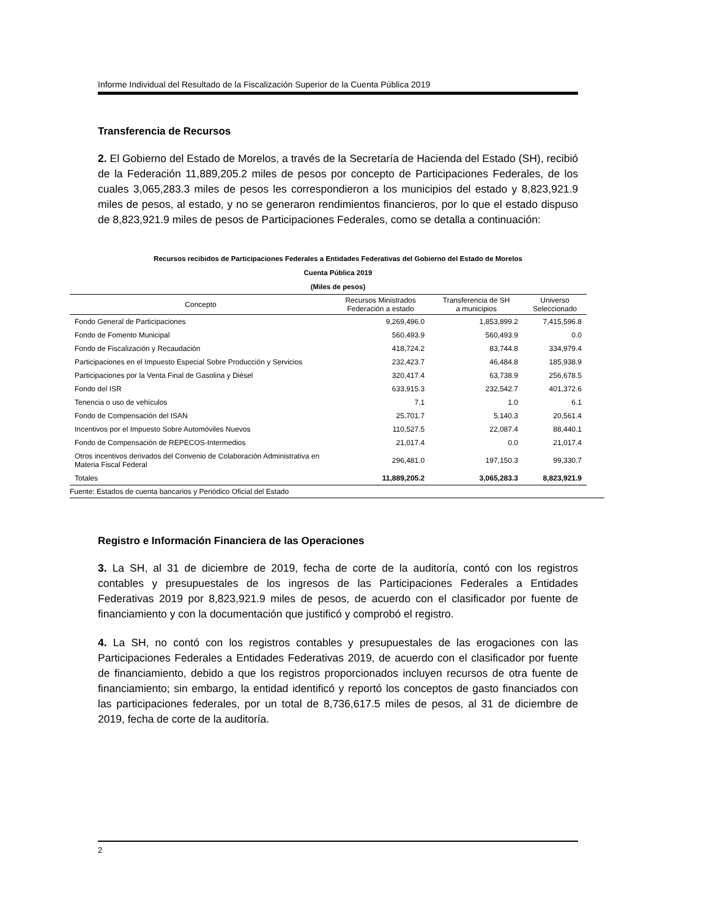Informe Individual del Resultado de la Fiscalización Superior de la Cuenta Pública 2019
Transferencia de Recursos
2. El Gobierno del Estado de Morelos, a través de la Secretaría de Hacienda del Estado (SH), recibió de la Federación 11,889,205.2 miles de pesos por concepto de Participaciones Federales, de los cuales 3,065,283.3 miles de pesos les correspondieron a los municipios del estado y 8,823,921.9 miles de pesos, al estado, y no se generaron rendimientos financieros, por lo que el estado dispuso de 8,823,921.9 miles de pesos de Participaciones Federales, como se detalla a continuación:
Recursos recibidos de Participaciones Federales a Entidades Federativas del Gobierno del Estado de Morelos
Cuenta Pública 2019
(Miles de pesos)
| Concepto | Recursos Ministrados Federación a estado | Transferencia de SH a municipios | Universo Seleccionado |
| --- | --- | --- | --- |
| Fondo General de Participaciones | 9,269,496.0 | 1,853,899.2 | 7,415,596.8 |
| Fondo de Fomento Municipal | 560,493.9 | 560,493.9 | 0.0 |
| Fondo de Fiscalización y Recaudación | 418,724.2 | 83,744.8 | 334,979.4 |
| Participaciones en el Impuesto Especial Sobre Producción y Servicios | 232,423.7 | 46,484.8 | 185,938.9 |
| Participaciones por la Venta Final de Gasolina y Diésel | 320,417.4 | 63,738.9 | 256,678.5 |
| Fondo del ISR | 633,915.3 | 232,542.7 | 401,372.6 |
| Tenencia o uso de vehículos | 7.1 | 1.0 | 6.1 |
| Fondo de Compensación del ISAN | 25,701.7 | 5,140.3 | 20,561.4 |
| Incentivos por el Impuesto Sobre Automóviles Nuevos | 110,527.5 | 22,087.4 | 88,440.1 |
| Fondo de Compensación de REPECOS-Intermedios | 21,017.4 | 0.0 | 21,017.4 |
| Otros incentivos derivados del Convenio de Colaboración Administrativa en Materia Fiscal Federal | 296,481.0 | 197,150.3 | 99,330.7 |
| Totales | 11,889,205.2 | 3,065,283.3 | 8,823,921.9 |
Fuente: Estados de cuenta bancarios y Periódico Oficial del Estado
Registro e Información Financiera de las Operaciones
3. La SH, al 31 de diciembre de 2019, fecha de corte de la auditoría, contó con los registros contables y presupuestales de los ingresos de las Participaciones Federales a Entidades Federativas 2019 por 8,823,921.9 miles de pesos, de acuerdo con el clasificador por fuente de financiamiento y con la documentación que justificó y comprobó el registro.
4. La SH, no contó con los registros contables y presupuestales de las erogaciones con las Participaciones Federales a Entidades Federativas 2019, de acuerdo con el clasificador por fuente de financiamiento, debido a que los registros proporcionados incluyen recursos de otra fuente de financiamiento; sin embargo, la entidad identificó y reportó los conceptos de gasto financiados con las participaciones federales, por un total de 8,736,617.5 miles de pesos, al 31 de diciembre de 2019, fecha de corte de la auditoría.
2